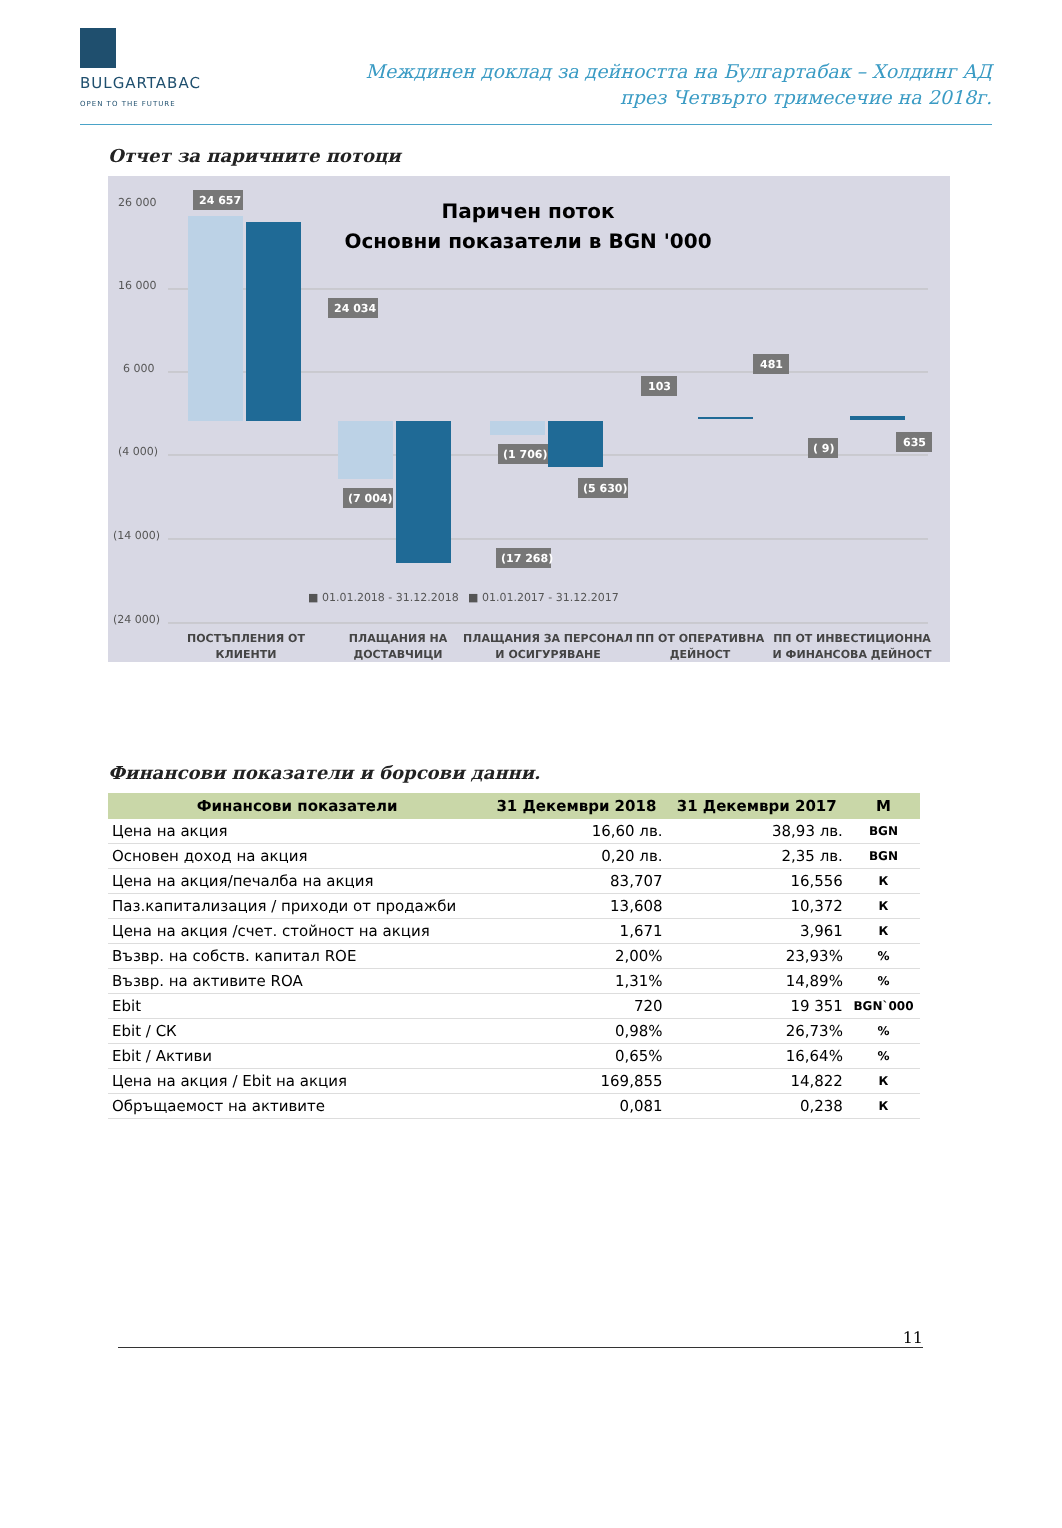BULGARTABAC
OPEN TO THE FUTURE
Междинен доклад за дейността на Булгартабак – Холдинг АД
през Четвърто тримесечие на 2018г.
Отчет за паричните потоци
Паричен поток
Основни показатели в BGN '000
26 000
16 000
6 000
(4 000)
(14 000)
(24 000)
24 657
24 034
(7 004)
(1 706)
(5 630)
(17 268)
103
481
( 9)
635
■ 01.01.2018 - 31.12.2018
■ 01.01.2017 - 31.12.2017
ПОСТЪПЛЕНИЯ ОТ
КЛИЕНТИ
ПЛАЩАНИЯ НА
ДОСТАВЧИЦИ
ПЛАЩАНИЯ ЗА ПЕРСОНАЛ
И ОСИГУРЯВАНЕ
ПП ОТ ОПЕРАТИВНА
ДЕЙНОСТ
ПП ОТ ИНВЕСТИЦИОННА
И ФИНАНСОВА ДЕЙНОСТ
Финансови показатели и борсови данни.
| Финансови показатели | 31 Декември 2018 | 31 Декември 2017 | М |
| --- | --- | --- | --- |
| Цена на акция | 16,60 лв. | 38,93 лв. | BGN |
| Основен доход на акция | 0,20 лв. | 2,35 лв. | BGN |
| Цена на акция/печалба на акция | 83,707 | 16,556 | К |
| Паз.капитализация / приходи от продажби | 13,608 | 10,372 | К |
| Цена на акция /счет. стойност на акция | 1,671 | 3,961 | К |
| Възвр. на собств. капитал ROE | 2,00% | 23,93% | % |
| Възвр. на активите ROA | 1,31% | 14,89% | % |
| Ebit | 720 | 19 351 | BGN`000 |
| Ebit / СК | 0,98% | 26,73% | % |
| Ebit / Активи | 0,65% | 16,64% | % |
| Цена на акция / Ebit на акция | 169,855 | 14,822 | К |
| Обръщаемост на активите | 0,081 | 0,238 | К |
11